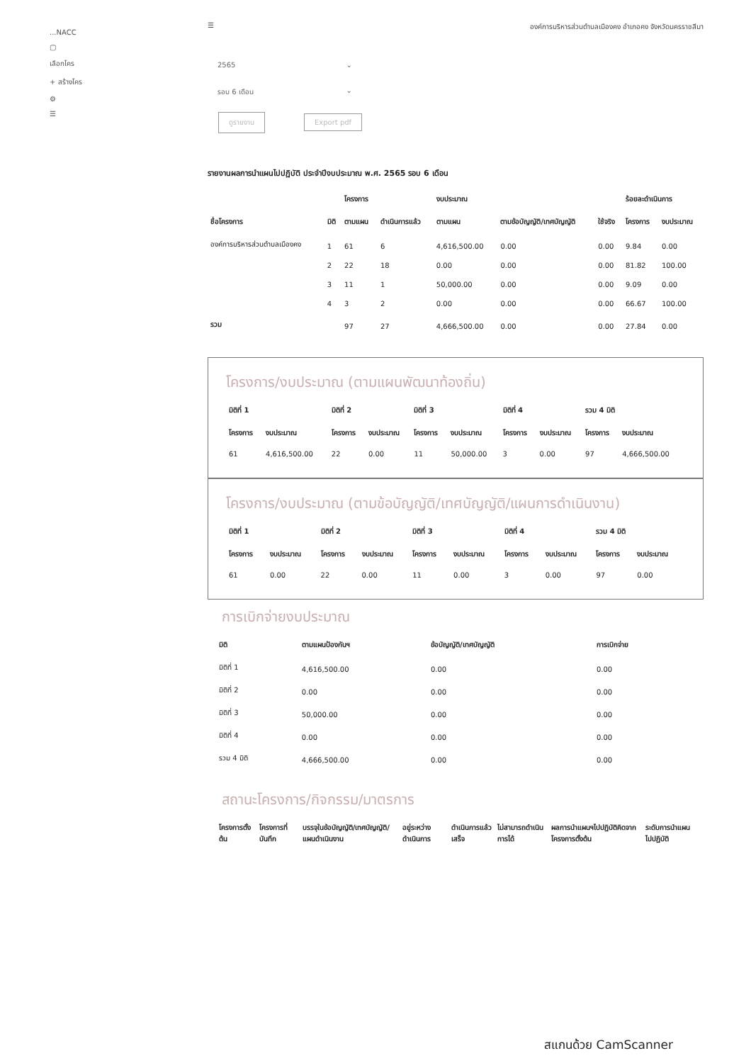...NACC
▢
เลือกโคร
+ สร้างโคร
⚙
☰
☰ องค์การบริหารส่วนตำบลเมืองคง อำเภอคง จังหวัดนครราชสีมา
2565 ⌄
รอบ 6 เดือน ⌄
ดูรายงาน Export pdf
รายงานผลการนำแผนไปปฏิบัติ ประจำปีงบประมาณ พ.ศ. 2565 รอบ 6 เดือน
| | | โครงการ | | งบประมาณ | | | ร้อยละดำเนินการ | |
| --- | --- | --- | --- | --- | --- | --- | --- | --- |
| ชื่อโครงการ | มิติ | ตามแผน | ดำเนินการแล้ว | ตามแผน | ตามข้อบัญญัติ/เทศบัญญัติ | ใช้จริง | โครงการ | งบประมาณ |
| องค์การบริหารส่วนตำบลเมืองคง | 1 | 61 | 6 | 4,616,500.00 | 0.00 | 0.00 | 9.84 | 0.00 |
| | 2 | 22 | 18 | 0.00 | 0.00 | 0.00 | 81.82 | 100.00 |
| | 3 | 11 | 1 | 50,000.00 | 0.00 | 0.00 | 9.09 | 0.00 |
| | 4 | 3 | 2 | 0.00 | 0.00 | 0.00 | 66.67 | 100.00 |
| รวม | | 97 | 27 | 4,666,500.00 | 0.00 | 0.00 | 27.84 | 0.00 |
โครงการ/งบประมาณ (ตามแผนพัฒนาท้องถิ่น)
| มิติที่ 1 | | มิติที่ 2 | | มิติที่ 3 | | มิติที่ 4 | | รวม 4 มิติ | |
| --- | --- | --- | --- | --- | --- | --- | --- | --- | --- |
| โครงการ | งบประมาณ | โครงการ | งบประมาณ | โครงการ | งบประมาณ | โครงการ | งบประมาณ | โครงการ | งบประมาณ |
| 61 | 4,616,500.00 | 22 | 0.00 | 11 | 50,000.00 | 3 | 0.00 | 97 | 4,666,500.00 |
โครงการ/งบประมาณ (ตามข้อบัญญัติ/เทศบัญญัติ/แผนการดำเนินงาน)
| มิติที่ 1 | | มิติที่ 2 | | มิติที่ 3 | | มิติที่ 4 | | รวม 4 มิติ | |
| --- | --- | --- | --- | --- | --- | --- | --- | --- | --- |
| โครงการ | งบประมาณ | โครงการ | งบประมาณ | โครงการ | งบประมาณ | โครงการ | งบประมาณ | โครงการ | งบประมาณ |
| 61 | 0.00 | 22 | 0.00 | 11 | 0.00 | 3 | 0.00 | 97 | 0.00 |
การเบิกจ่ายงบประมาณ
| มิติ | ตามแผนป้องกันฯ | ข้อบัญญัติ/เทศบัญญัติ | การเบิกจ่าย |
| --- | --- | --- | --- |
| มิติที่ 1 | 4,616,500.00 | 0.00 | 0.00 |
| มิติที่ 2 | 0.00 | 0.00 | 0.00 |
| มิติที่ 3 | 50,000.00 | 0.00 | 0.00 |
| มิติที่ 4 | 0.00 | 0.00 | 0.00 |
| รวม 4 มิติ | 4,666,500.00 | 0.00 | 0.00 |
สถานะโครงการ/กิจกรรม/มาตรการ
| โครงการตั้งต้น | โครงการที่บันทึก | บรรจุในข้อบัญญัติ/เทศบัญญัติ/แผนดำเนินงาน | อยู่ระหว่างดำเนินการ | ดำเนินการแล้วเสร็จ | ไม่สามารถดำเนินการได้ | ผลการนำแผนฯไปปฏิบัติคิดจากโครงการตั้งต้น | ระดับการนำแผนไปปฏิบัติ |
| --- | --- | --- | --- | --- | --- | --- | --- |
สแกนด้วย CamScanner